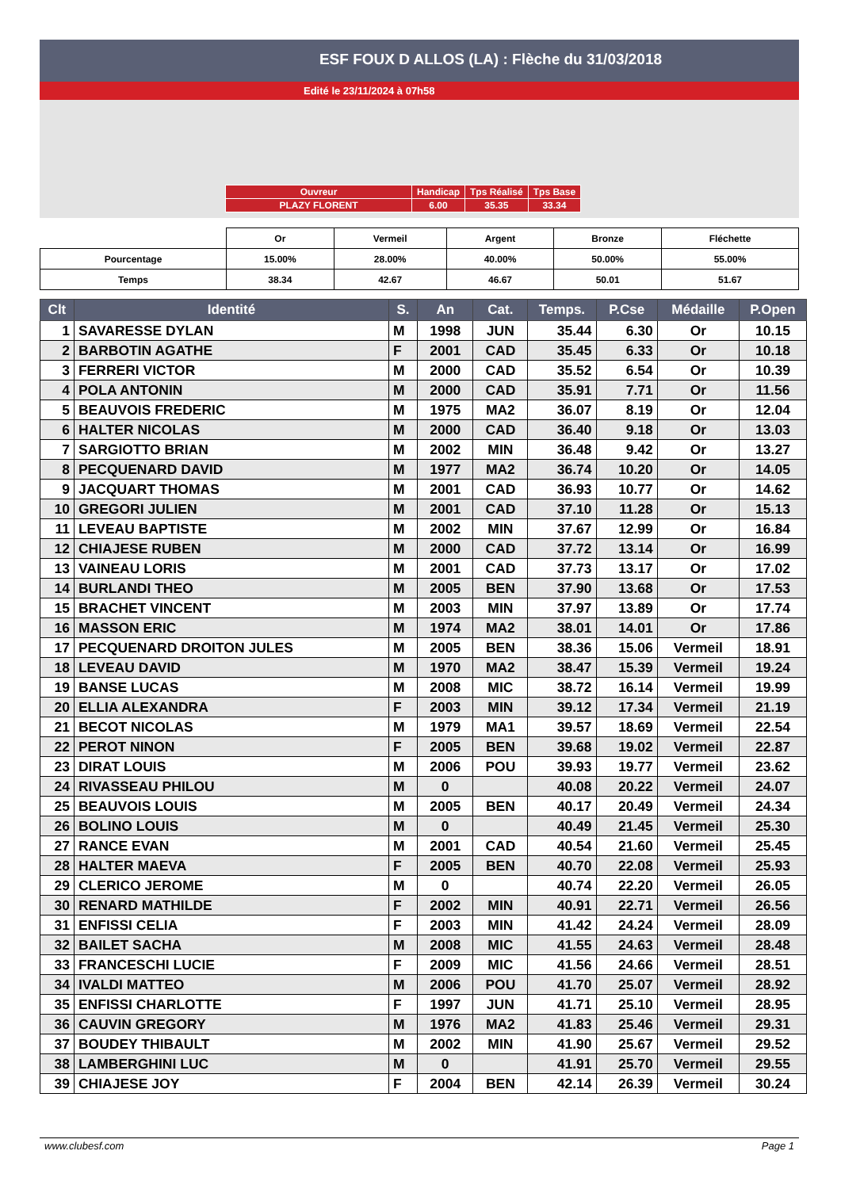ESF FOUX D ALLOS (LA) : Flèche du 31/03/2018
Edité le 23/11/2024 à 07h58
| Ouvreur | Handicap | Tps Réalisé | Tps Base |
| PLAZY FLORENT | 6.00 | 35.35 | 33.34 |
| | Or | Vermeil | Argent | Bronze | Fléchette |
| Pourcentage | 15.00% | 28.00% | 40.00% | 50.00% | 55.00% |
| Temps | 38.34 | 42.67 | 46.67 | 50.01 | 51.67 |
| Clt | Identité | S. | An | Cat. | Temps. | P.Cse | Médaille | P.Open |
| --- | --- | --- | --- | --- | --- | --- | --- | --- |
| 1 | SAVARESSE DYLAN | M | 1998 | JUN | 35.44 | 6.30 | Or | 10.15 |
| 2 | BARBOTIN AGATHE | F | 2001 | CAD | 35.45 | 6.33 | Or | 10.18 |
| 3 | FERRERI VICTOR | M | 2000 | CAD | 35.52 | 6.54 | Or | 10.39 |
| 4 | POLA ANTONIN | M | 2000 | CAD | 35.91 | 7.71 | Or | 11.56 |
| 5 | BEAUVOIS FREDERIC | M | 1975 | MA2 | 36.07 | 8.19 | Or | 12.04 |
| 6 | HALTER NICOLAS | M | 2000 | CAD | 36.40 | 9.18 | Or | 13.03 |
| 7 | SARGIOTTO BRIAN | M | 2002 | MIN | 36.48 | 9.42 | Or | 13.27 |
| 8 | PECQUENARD DAVID | M | 1977 | MA2 | 36.74 | 10.20 | Or | 14.05 |
| 9 | JACQUART THOMAS | M | 2001 | CAD | 36.93 | 10.77 | Or | 14.62 |
| 10 | GREGORI JULIEN | M | 2001 | CAD | 37.10 | 11.28 | Or | 15.13 |
| 11 | LEVEAU BAPTISTE | M | 2002 | MIN | 37.67 | 12.99 | Or | 16.84 |
| 12 | CHIAJESE RUBEN | M | 2000 | CAD | 37.72 | 13.14 | Or | 16.99 |
| 13 | VAINEAU LORIS | M | 2001 | CAD | 37.73 | 13.17 | Or | 17.02 |
| 14 | BURLANDI THEO | M | 2005 | BEN | 37.90 | 13.68 | Or | 17.53 |
| 15 | BRACHET VINCENT | M | 2003 | MIN | 37.97 | 13.89 | Or | 17.74 |
| 16 | MASSON ERIC | M | 1974 | MA2 | 38.01 | 14.01 | Or | 17.86 |
| 17 | PECQUENARD DROITON JULES | M | 2005 | BEN | 38.36 | 15.06 | Vermeil | 18.91 |
| 18 | LEVEAU DAVID | M | 1970 | MA2 | 38.47 | 15.39 | Vermeil | 19.24 |
| 19 | BANSE LUCAS | M | 2008 | MIC | 38.72 | 16.14 | Vermeil | 19.99 |
| 20 | ELLIA ALEXANDRA | F | 2003 | MIN | 39.12 | 17.34 | Vermeil | 21.19 |
| 21 | BECOT NICOLAS | M | 1979 | MA1 | 39.57 | 18.69 | Vermeil | 22.54 |
| 22 | PEROT NINON | F | 2005 | BEN | 39.68 | 19.02 | Vermeil | 22.87 |
| 23 | DIRAT LOUIS | M | 2006 | POU | 39.93 | 19.77 | Vermeil | 23.62 |
| 24 | RIVASSEAU PHILOU | M | 0 | | 40.08 | 20.22 | Vermeil | 24.07 |
| 25 | BEAUVOIS LOUIS | M | 2005 | BEN | 40.17 | 20.49 | Vermeil | 24.34 |
| 26 | BOLINO LOUIS | M | 0 | | 40.49 | 21.45 | Vermeil | 25.30 |
| 27 | RANCE EVAN | M | 2001 | CAD | 40.54 | 21.60 | Vermeil | 25.45 |
| 28 | HALTER MAEVA | F | 2005 | BEN | 40.70 | 22.08 | Vermeil | 25.93 |
| 29 | CLERICO JEROME | M | 0 | | 40.74 | 22.20 | Vermeil | 26.05 |
| 30 | RENARD MATHILDE | F | 2002 | MIN | 40.91 | 22.71 | Vermeil | 26.56 |
| 31 | ENFISSI CELIA | F | 2003 | MIN | 41.42 | 24.24 | Vermeil | 28.09 |
| 32 | BAILET SACHA | M | 2008 | MIC | 41.55 | 24.63 | Vermeil | 28.48 |
| 33 | FRANCESCHI LUCIE | F | 2009 | MIC | 41.56 | 24.66 | Vermeil | 28.51 |
| 34 | IVALDI MATTEO | M | 2006 | POU | 41.70 | 25.07 | Vermeil | 28.92 |
| 35 | ENFISSI CHARLOTTE | F | 1997 | JUN | 41.71 | 25.10 | Vermeil | 28.95 |
| 36 | CAUVIN GREGORY | M | 1976 | MA2 | 41.83 | 25.46 | Vermeil | 29.31 |
| 37 | BOUDEY THIBAULT | M | 2002 | MIN | 41.90 | 25.67 | Vermeil | 29.52 |
| 38 | LAMBERGHINI LUC | M | 0 | | 41.91 | 25.70 | Vermeil | 29.55 |
| 39 | CHIAJESE JOY | F | 2004 | BEN | 42.14 | 26.39 | Vermeil | 30.24 |
www.clubesf.com Page 1